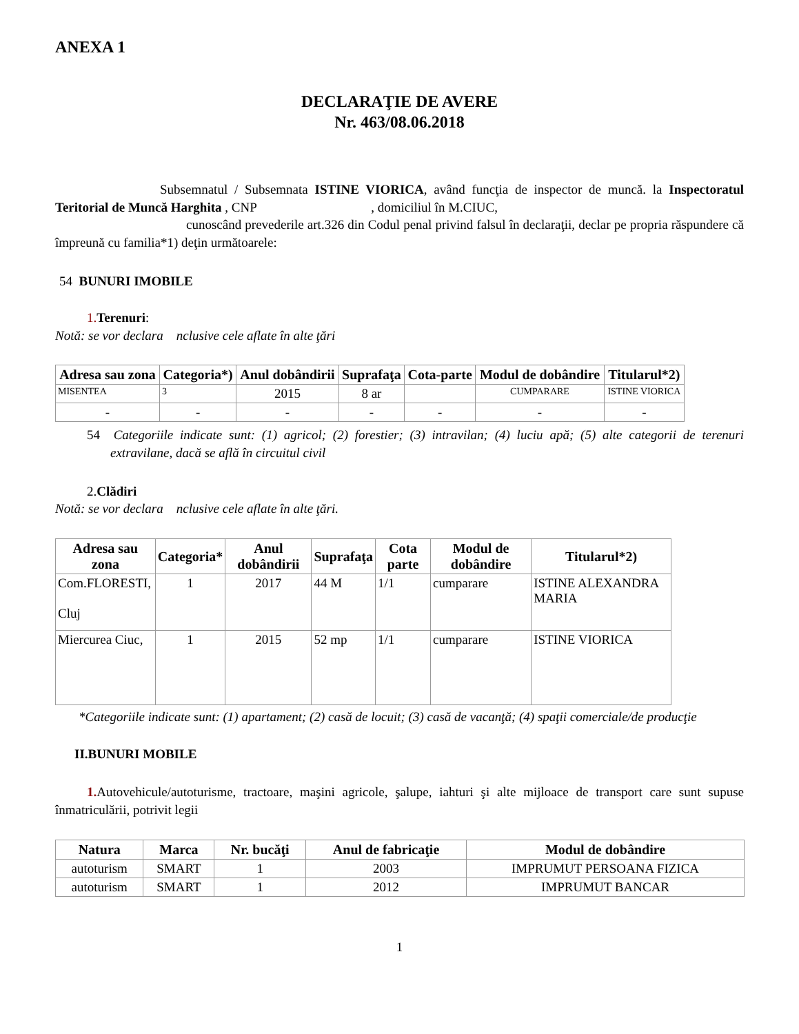ANEXA 1
DECLARAŢIE DE AVERE
Nr. 463/08.06.2018
Subsemnatul / Subsemnata ISTINE VIORICA, având funcţia de inspector de muncă. la Inspectoratul Teritorial de Muncă Harghita , CNP , domiciliul în M.CIUC,
cunoscând prevederile art.326 din Codul penal privind falsul în declaraţii, declar pe propria răspundere că împreună cu familia*1) deţin următoarele:
54 BUNURI IMOBILE
1. Terenuri:
Notă: se vor declara nclusive cele aflate în alte ţări
| Adresa sau zona | Categoria*) | Anul dobândirii | Suprafaţa | Cota-parte | Modul de dobândire | Titularul*2) |
| --- | --- | --- | --- | --- | --- | --- |
| MISENTEA | 3 | 2015 | 8 ar | | CUMPARARE | ISTINE VIORICA |
| - | - | - | - | - | - | - |
54 Categoriile indicate sunt: (1) agricol; (2) forestier; (3) intravilan; (4) luciu apă; (5) alte categorii de terenuri extravilane, dacă se află în circuitul civil
2.Clădiri
Notă: se vor declara nclusive cele aflate în alte ţări.
| Adresa sau zona | Categoria* | Anul dobândirii | Suprafaţa | Cota parte | Modul de dobândire | Titularul*2) |
| --- | --- | --- | --- | --- | --- | --- |
| Com.FLORESTI, Cluj | 1 | 2017 | 44 M | 1/1 | cumparare | ISTINE ALEXANDRA MARIA |
| Miercurea Ciuc, | 1 | 2015 | 52 mp | 1/1 | cumparare | ISTINE VIORICA |
*Categoriile indicate sunt: (1) apartament; (2) casă de locuit; (3) casă de vacanţă; (4) spaţii comerciale/de producţie
II.BUNURI MOBILE
1. Autovehicule/autoturisme, tractoare, maşini agricole, şalupe, iahturi şi alte mijloace de transport care sunt supuse înmatriculării, potrivit legii
| Natura | Marca | Nr. bucăţi | Anul de fabricaţie | Modul de dobândire |
| --- | --- | --- | --- | --- |
| autoturism | SMART | 1 | 2003 | IMPRUMUT PERSOANA FIZICA |
| autoturism | SMART | 1 | 2012 | IMPRUMUT BANCAR |
1